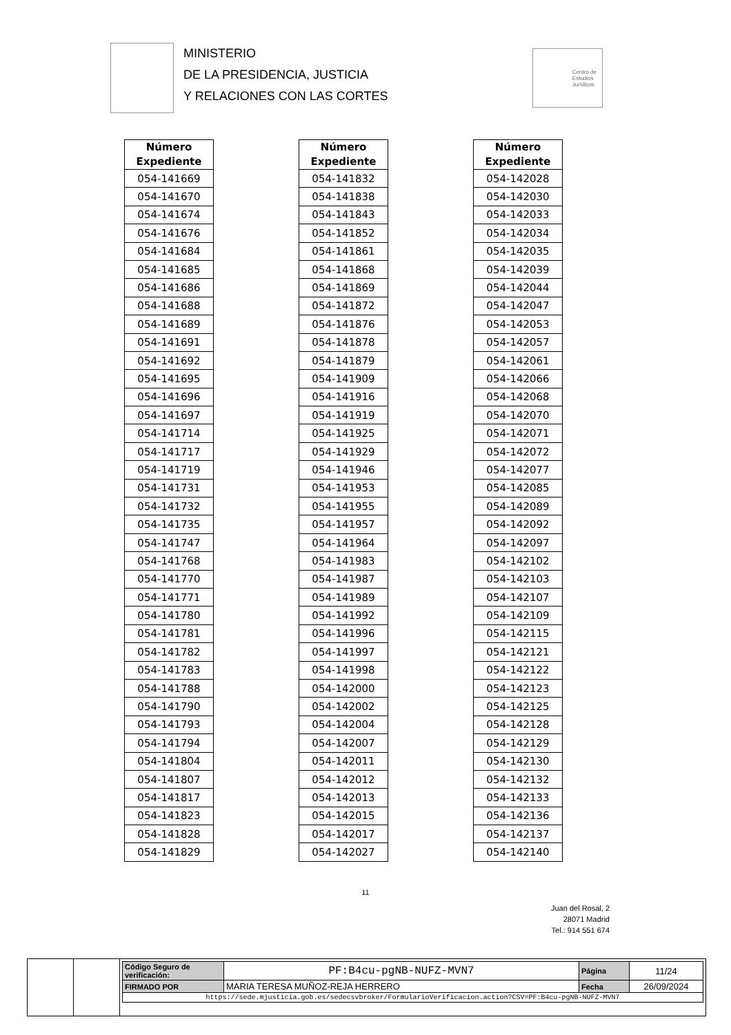MINISTERIO
DE LA PRESIDENCIA, JUSTICIA
Y RELACIONES CON LAS CORTES
Centro de
Estudios
Jurídicos
| Número Expediente |
| --- |
| 054-141669 |
| 054-141670 |
| 054-141674 |
| 054-141676 |
| 054-141684 |
| 054-141685 |
| 054-141686 |
| 054-141688 |
| 054-141689 |
| 054-141691 |
| 054-141692 |
| 054-141695 |
| 054-141696 |
| 054-141697 |
| 054-141714 |
| 054-141717 |
| 054-141719 |
| 054-141731 |
| 054-141732 |
| 054-141735 |
| 054-141747 |
| 054-141768 |
| 054-141770 |
| 054-141771 |
| 054-141780 |
| 054-141781 |
| 054-141782 |
| 054-141783 |
| 054-141788 |
| 054-141790 |
| 054-141793 |
| 054-141794 |
| 054-141804 |
| 054-141807 |
| 054-141817 |
| 054-141823 |
| 054-141828 |
| 054-141829 |
| Número Expediente |
| --- |
| 054-141832 |
| 054-141838 |
| 054-141843 |
| 054-141852 |
| 054-141861 |
| 054-141868 |
| 054-141869 |
| 054-141872 |
| 054-141876 |
| 054-141878 |
| 054-141879 |
| 054-141909 |
| 054-141916 |
| 054-141919 |
| 054-141925 |
| 054-141929 |
| 054-141946 |
| 054-141953 |
| 054-141955 |
| 054-141957 |
| 054-141964 |
| 054-141983 |
| 054-141987 |
| 054-141989 |
| 054-141992 |
| 054-141996 |
| 054-141997 |
| 054-141998 |
| 054-142000 |
| 054-142002 |
| 054-142004 |
| 054-142007 |
| 054-142011 |
| 054-142012 |
| 054-142013 |
| 054-142015 |
| 054-142017 |
| 054-142027 |
| Número Expediente |
| --- |
| 054-142028 |
| 054-142030 |
| 054-142033 |
| 054-142034 |
| 054-142035 |
| 054-142039 |
| 054-142044 |
| 054-142047 |
| 054-142053 |
| 054-142057 |
| 054-142061 |
| 054-142066 |
| 054-142068 |
| 054-142070 |
| 054-142071 |
| 054-142072 |
| 054-142077 |
| 054-142085 |
| 054-142089 |
| 054-142092 |
| 054-142097 |
| 054-142102 |
| 054-142103 |
| 054-142107 |
| 054-142109 |
| 054-142115 |
| 054-142121 |
| 054-142122 |
| 054-142123 |
| 054-142125 |
| 054-142128 |
| 054-142129 |
| 054-142130 |
| 054-142132 |
| 054-142133 |
| 054-142136 |
| 054-142137 |
| 054-142140 |
11
Juan del Rosal, 2
28071 Madrid
Tel.: 914 551 674
| Código Seguro de verificación: | PF:B4cu-pgNB-NUFZ-MVN7 | Página | 11/24 |
| FIRMADO POR | MARIA TERESA MUÑOZ-REJA HERRERO | Fecha | 26/09/2024 |
| https://sede.mjusticia.gob.es/sedecsvbroker/FormularioVerificacion.action?CSV=PF:B4cu-pgNB-NUFZ-MVN7 | | | |